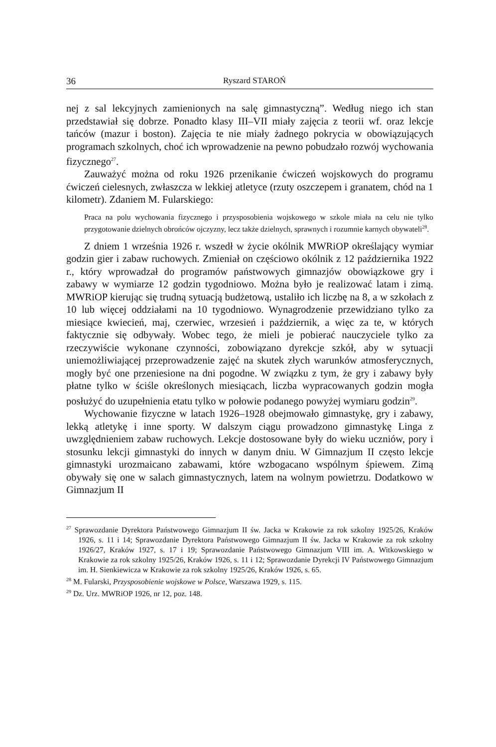36 Ryszard STAROŃ
nej z sal lekcyjnych zamienionych na salę gimnastyczną”. Według niego ich stan przedstawiał się dobrze. Ponadto klasy III–VII miały zajęcia z teorii wf. oraz lekcje tańców (mazur i boston). Zajęcia te nie miały żadnego pokrycia w obowiązujących programach szkolnych, choć ich wprowadzenie na pewno pobudzało rozwój wychowania fizycznego<sup>27</sup>.
Zauważyć można od roku 1926 przenikanie ćwiczeń wojskowych do programu ćwiczeń cielesnych, zwłaszcza w lekkiej atletyce (rzuty oszczepem i granatem, chód na 1 kilometr). Zdaniem M. Fularskiego:
Praca na polu wychowania fizycznego i przysposobienia wojskowego w szkole miała na celu nie tylko przygotowanie dzielnych obrońców ojczyzny, lecz także dzielnych, sprawnych i rozumnie karnych obywateli<sup>28</sup>.
Z dniem 1 września 1926 r. wszedł w życie okólnik MWRiOP określający wymiar godzin gier i zabaw ruchowych. Zmieniał on częściowo okólnik z 12 października 1922 r., który wprowadzał do programów państwowych gimnazjów obowiązkowe gry i zabawy w wymiarze 12 godzin tygodniowo. Można było je realizować latam i zimą. MWRiOP kierując się trudną sytuacją budżetową, ustaliło ich liczbę na 8, a w szkołach z 10 lub więcej oddziałami na 10 tygodniowo. Wynagrodzenie przewidziano tylko za miesiące kwiecień, maj, czerwiec, wrzesień i październik, a więc za te, w których faktycznie się odbywały. Wobec tego, że mieli je pobierać nauczyciele tylko za rzeczywiście wykonane czynności, zobowiązano dyrekcje szkół, aby w sytuacji uniemożliwiającej przeprowadzenie zajęć na skutek złych warunków atmosferycznych, mogły być one przeniesione na dni pogodne. W związku z tym, że gry i zabawy były płatne tylko w ściśle określonych miesiącach, liczba wypracowanych godzin mogła posłużyć do uzupełnienia etatu tylko w połowie podanego powyżej wymiaru godzin<sup>29</sup>.
Wychowanie fizyczne w latach 1926–1928 obejmowało gimnastykę, gry i zabawy, lekką atletykę i inne sporty. W dalszym ciągu prowadzono gimnastykę Linga z uwzględnieniem zabaw ruchowych. Lekcje dostosowane były do wieku uczniów, pory i stosunku lekcji gimnastyki do innych w danym dniu. W Gimnazjum II często lekcje gimnastyki urozmaicano zabawami, które wzbogacano wspólnym śpiewem. Zimą obywały się one w salach gimnastycznych, latem na wolnym powietrzu. Dodatkowo w Gimnazjum II
<sup>27</sup> Sprawozdanie Dyrektora Państwowego Gimnazjum II św. Jacka w Krakowie za rok szkolny 1925/26, Kraków 1926, s. 11 i 14; Sprawozdanie Dyrektora Państwowego Gimnazjum II św. Jacka w Krakowie za rok szkolny 1926/27, Kraków 1927, s. 17 i 19; Sprawozdanie Państwowego Gimnazjum VIII im. A. Witkowskiego w Krakowie za rok szkolny 1925/26, Kraków 1926, s. 11 i 12; Sprawozdanie Dyrekcji IV Państwowego Gimnazjum im. H. Sienkiewicza w Krakowie za rok szkolny 1925/26, Kraków 1926, s. 65.
<sup>28</sup> M. Fularski, Przysposobienie wojskowe w Polsce, Warszawa 1929, s. 115.
<sup>29</sup> Dz. Urz. MWRiOP 1926, nr 12, poz. 148.